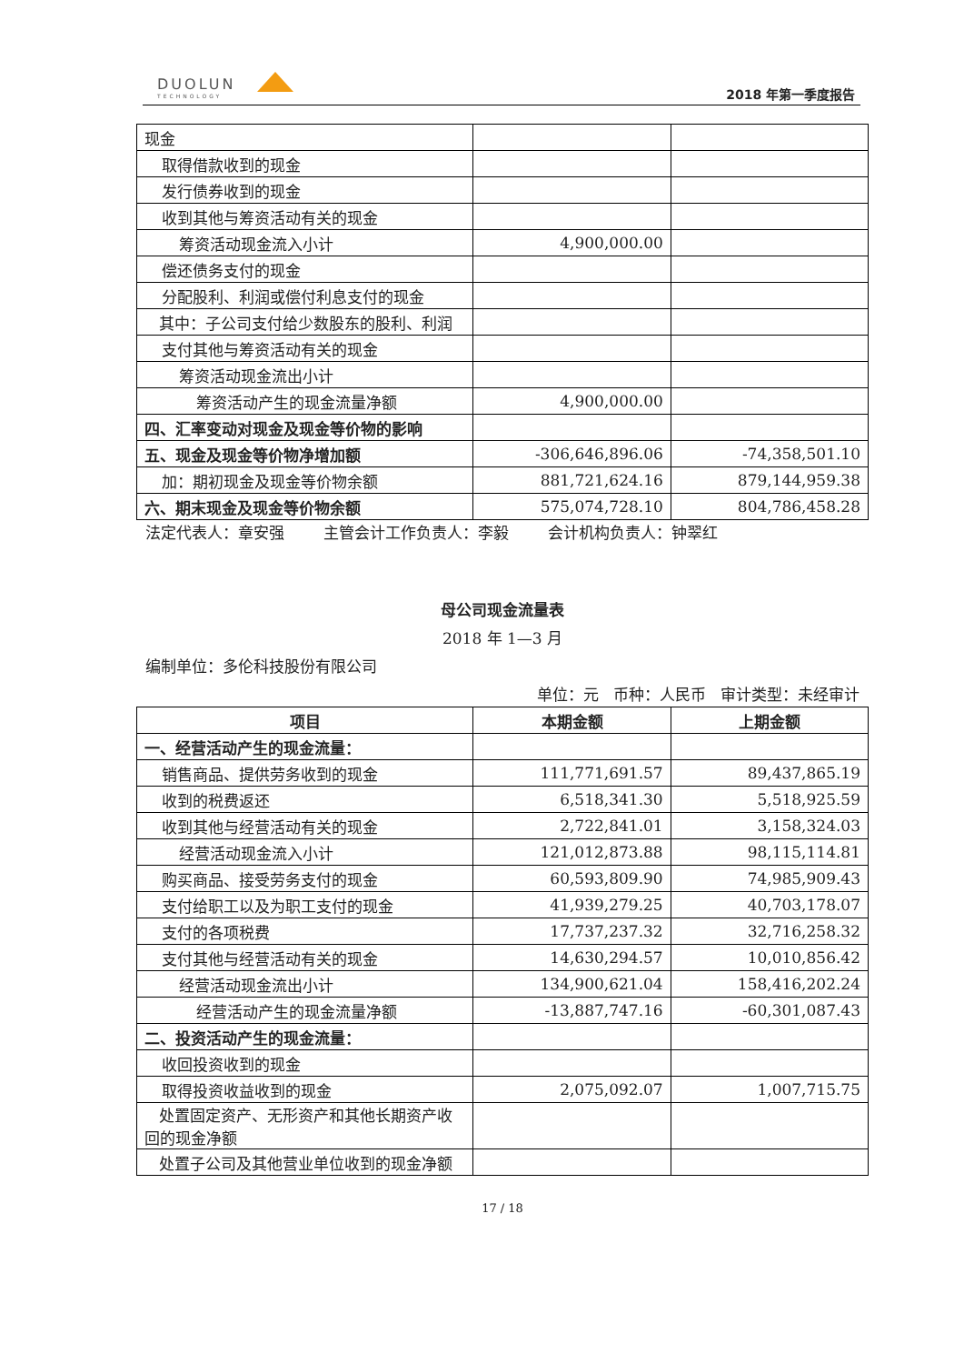DUOLUN
TECHNOLOGY
2018 年第一季度报告
| 现金 | | |
| 取得借款收到的现金 | | |
| 发行债券收到的现金 | | |
| 收到其他与筹资活动有关的现金 | | |
| 筹资活动现金流入小计 | 4,900,000.00 | |
| 偿还债务支付的现金 | | |
| 分配股利、利润或偿付利息支付的现金 | | |
| 其中：子公司支付给少数股东的股利、利润 | | |
| 支付其他与筹资活动有关的现金 | | |
| 筹资活动现金流出小计 | | |
| 筹资活动产生的现金流量净额 | 4,900,000.00 | |
| 四、汇率变动对现金及现金等价物的影响 | | |
| 五、现金及现金等价物净增加额 | -306,646,896.06 | -74,358,501.10 |
| 加：期初现金及现金等价物余额 | 881,721,624.16 | 879,144,959.38 |
| 六、期末现金及现金等价物余额 | 575,074,728.10 | 804,786,458.28 |
法定代表人：章安强 主管会计工作负责人：李毅 会计机构负责人：钟翠红
母公司现金流量表
2018 年 1—3 月
编制单位：多伦科技股份有限公司
单位：元 币种：人民币 审计类型：未经审计
| 项目 | 本期金额 | 上期金额 |
| --- | --- | --- |
| 一、经营活动产生的现金流量： | | |
| 销售商品、提供劳务收到的现金 | 111,771,691.57 | 89,437,865.19 |
| 收到的税费返还 | 6,518,341.30 | 5,518,925.59 |
| 收到其他与经营活动有关的现金 | 2,722,841.01 | 3,158,324.03 |
| 经营活动现金流入小计 | 121,012,873.88 | 98,115,114.81 |
| 购买商品、接受劳务支付的现金 | 60,593,809.90 | 74,985,909.43 |
| 支付给职工以及为职工支付的现金 | 41,939,279.25 | 40,703,178.07 |
| 支付的各项税费 | 17,737,237.32 | 32,716,258.32 |
| 支付其他与经营活动有关的现金 | 14,630,294.57 | 10,010,856.42 |
| 经营活动现金流出小计 | 134,900,621.04 | 158,416,202.24 |
| 经营活动产生的现金流量净额 | -13,887,747.16 | -60,301,087.43 |
| 二、投资活动产生的现金流量： | | |
| 收回投资收到的现金 | | |
| 取得投资收益收到的现金 | 2,075,092.07 | 1,007,715.75 |
| 处置固定资产、无形资产和其他长期资产收回的现金净额 | | |
| 处置子公司及其他营业单位收到的现金净额 | | |
17 / 18